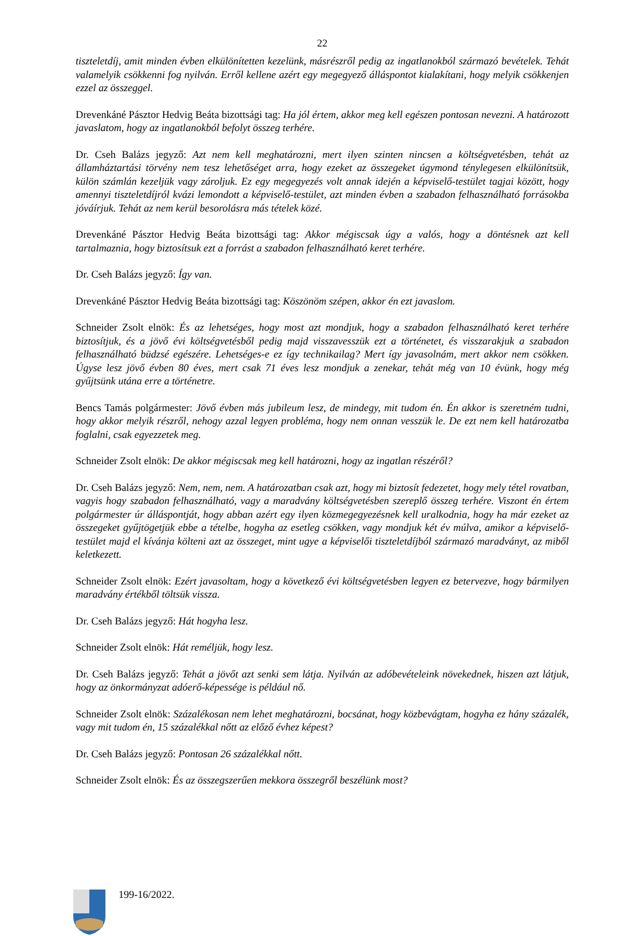22
tiszteletdíj, amit minden évben elkülönítetten kezelünk, másrészről pedig az ingatlanokból származó bevételek. Tehát valamelyik csökkenni fog nyilván. Erről kellene azért egy megegyező álláspontot kialakítani, hogy melyik csökkenjen ezzel az összeggel.
Drevenkáné Pásztor Hedvig Beáta bizottsági tag: Ha jól értem, akkor meg kell egészen pontosan nevezni. A határozott javaslatom, hogy az ingatlanokból befolyt összeg terhére.
Dr. Cseh Balázs jegyző: Azt nem kell meghatározni, mert ilyen szinten nincsen a költségvetésben, tehát az államháztartási törvény nem tesz lehetőséget arra, hogy ezeket az összegeket úgymond ténylegesen elkülönítsük, külön számlán kezeljük vagy zároljuk. Ez egy megegyezés volt annak idején a képviselő-testület tagjai között, hogy amennyi tiszteletdíjról kvázi lemondott a képviselő-testület, azt minden évben a szabadon felhasználható forrásokba jóváírjuk. Tehát az nem kerül besorolásra más tételek közé.
Drevenkáné Pásztor Hedvig Beáta bizottsági tag: Akkor mégiscsak úgy a valós, hogy a döntésnek azt kell tartalmaznia, hogy biztosítsuk ezt a forrást a szabadon felhasználható keret terhére.
Dr. Cseh Balázs jegyző: Így van.
Drevenkáné Pásztor Hedvig Beáta bizottsági tag: Köszönöm szépen, akkor én ezt javaslom.
Schneider Zsolt elnök: És az lehetséges, hogy most azt mondjuk, hogy a szabadon felhasználható keret terhére biztosítjuk, és a jövő évi költségvetésből pedig majd visszavesszük ezt a történetet, és visszarakjuk a szabadon felhasználható büdzsé egészére. Lehetséges-e ez így technikailag? Mert így javasolnám, mert akkor nem csökken. Úgyse lesz jövő évben 80 éves, mert csak 71 éves lesz mondjuk a zenekar, tehát még van 10 évünk, hogy még gyűjtsünk utána erre a történetre.
Bencs Tamás polgármester: Jövő évben más jubileum lesz, de mindegy, mit tudom én. Én akkor is szeretném tudni, hogy akkor melyik részről, nehogy azzal legyen probléma, hogy nem onnan vesszük le. De ezt nem kell határozatba foglalni, csak egyezzetek meg.
Schneider Zsolt elnök: De akkor mégiscsak meg kell határozni, hogy az ingatlan részéről?
Dr. Cseh Balázs jegyző: Nem, nem, nem. A határozatban csak azt, hogy mi biztosít fedezetet, hogy mely tétel rovatban, vagyis hogy szabadon felhasználható, vagy a maradvány költségvetésben szereplő összeg terhére. Viszont én értem polgármester úr álláspontját, hogy abban azért egy ilyen közmegegyezésnek kell uralkodnia, hogy ha már ezeket az összegeket gyűjtögetjük ebbe a tételbe, hogyha az esetleg csökken, vagy mondjuk két év múlva, amikor a képviselő-testület majd el kívánja költeni azt az összeget, mint ugye a képviselői tiszteletdíjból származó maradványt, az miből keletkezett.
Schneider Zsolt elnök: Ezért javasoltam, hogy a következő évi költségvetésben legyen ez betervezve, hogy bármilyen maradvány értékből töltsük vissza.
Dr. Cseh Balázs jegyző: Hát hogyha lesz.
Schneider Zsolt elnök: Hát reméljük, hogy lesz.
Dr. Cseh Balázs jegyző: Tehát a jövőt azt senki sem látja. Nyilván az adóbevételeink növekednek, hiszen azt látjuk, hogy az önkormányzat adóerő-képessége is például nő.
Schneider Zsolt elnök: Százalékosan nem lehet meghatározni, bocsánat, hogy közbevágtam, hogyha ez hány százalék, vagy mit tudom én, 15 százalékkal nőtt az előző évhez képest?
Dr. Cseh Balázs jegyző: Pontosan 26 százalékkal nőtt.
Schneider Zsolt elnök: És az összegszerűen mekkora összegről beszélünk most?
199-16/2022.